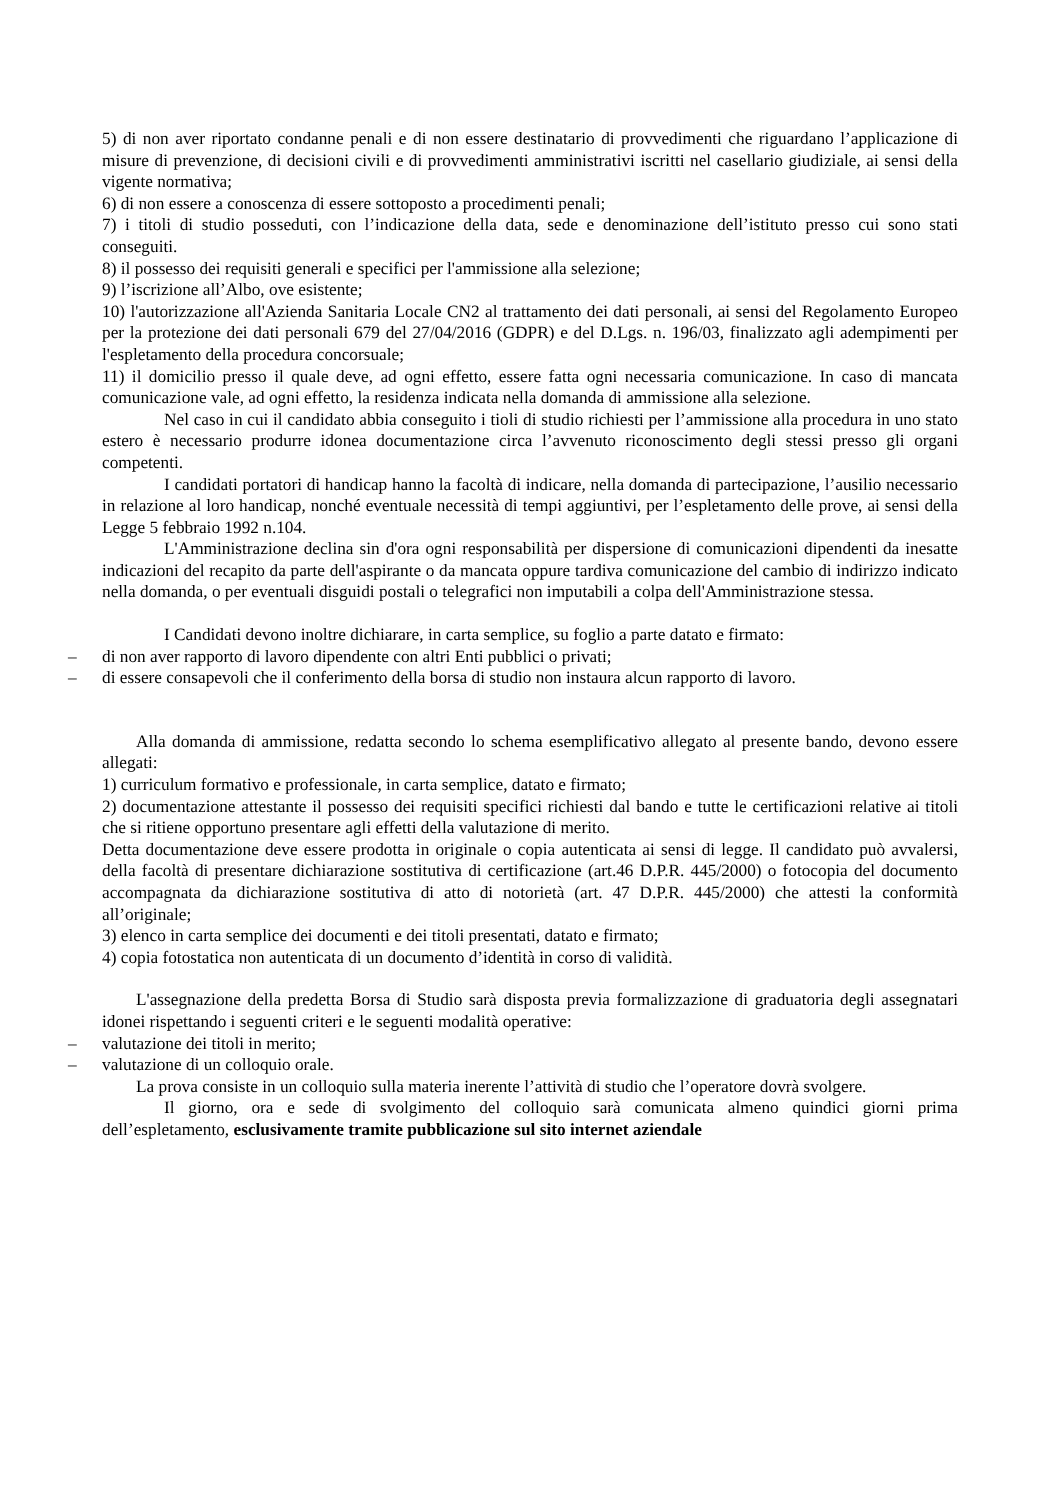5) di non aver riportato condanne penali e di non essere destinatario di provvedimenti che riguardano l’applicazione di misure di prevenzione, di decisioni civili e di provvedimenti amministrativi iscritti nel casellario giudiziale, ai sensi della vigente normativa;
6) di non essere a conoscenza di essere sottoposto a procedimenti penali;
7) i titoli di studio posseduti, con l’indicazione della data, sede e denominazione dell’istituto presso cui sono stati conseguiti.
8) il possesso dei requisiti generali e specifici per l'ammissione alla selezione;
9) l’iscrizione all’Albo, ove esistente;
10) l'autorizzazione all'Azienda Sanitaria Locale CN2 al trattamento dei dati personali, ai sensi del Regolamento Europeo per la protezione dei dati personali 679 del 27/04/2016 (GDPR) e del D.Lgs. n. 196/03, finalizzato agli adempimenti per l'espletamento della procedura concorsuale;
11) il domicilio presso il quale deve, ad ogni effetto, essere fatta ogni necessaria comunicazione. In caso di mancata comunicazione vale, ad ogni effetto, la residenza indicata nella domanda di ammissione alla selezione.
Nel caso in cui il candidato abbia conseguito i tioli di studio richiesti per l’ammissione alla procedura in uno stato estero è necessario produrre idonea documentazione circa l’avvenuto riconoscimento degli stessi presso gli organi competenti.
I candidati portatori di handicap hanno la facoltà di indicare, nella domanda di partecipazione, l’ausilio necessario in relazione al loro handicap, nonché eventuale necessità di tempi aggiuntivi, per l’espletamento delle prove, ai sensi della Legge 5 febbraio 1992 n.104.
L'Amministrazione declina sin d'ora ogni responsabilità per dispersione di comunicazioni dipendenti da inesatte indicazioni del recapito da parte dell'aspirante o da mancata oppure tardiva comunicazione del cambio di indirizzo indicato nella domanda, o per eventuali disguidi postali o telegrafici non imputabili a colpa dell'Amministrazione stessa.
I Candidati devono inoltre dichiarare, in carta semplice, su foglio a parte datato e firmato:
– di non aver rapporto di lavoro dipendente con altri Enti pubblici o privati;
– di essere consapevoli che il conferimento della borsa di studio non instaura alcun rapporto di lavoro.
Alla domanda di ammissione, redatta secondo lo schema esemplificativo allegato al presente bando, devono essere allegati:
1) curriculum formativo e professionale, in carta semplice, datato e firmato;
2) documentazione attestante il possesso dei requisiti specifici richiesti dal bando e tutte le certificazioni relative ai titoli che si ritiene opportuno presentare agli effetti della valutazione di merito.
Detta documentazione deve essere prodotta in originale o copia autenticata ai sensi di legge. Il candidato può avvalersi, della facoltà di presentare dichiarazione sostitutiva di certificazione (art.46 D.P.R. 445/2000) o fotocopia del documento accompagnata da dichiarazione sostitutiva di atto di notorietà (art. 47 D.P.R. 445/2000) che attesti la conformità all’originale;
3) elenco in carta semplice dei documenti e dei titoli presentati, datato e firmato;
4) copia fotostatica non autenticata di un documento d’identità in corso di validità.
L'assegnazione della predetta Borsa di Studio sarà disposta previa formalizzazione di graduatoria degli assegnatari idonei rispettando i seguenti criteri e le seguenti modalità operative:
– valutazione dei titoli in merito;
– valutazione di un colloquio orale.
La prova consiste in un colloquio sulla materia inerente l’attività di studio che l’operatore dovrà svolgere.
Il giorno, ora e sede di svolgimento del colloquio sarà comunicata almeno quindici giorni prima dell’espletamento, esclusivamente tramite pubblicazione sul sito internet aziendale